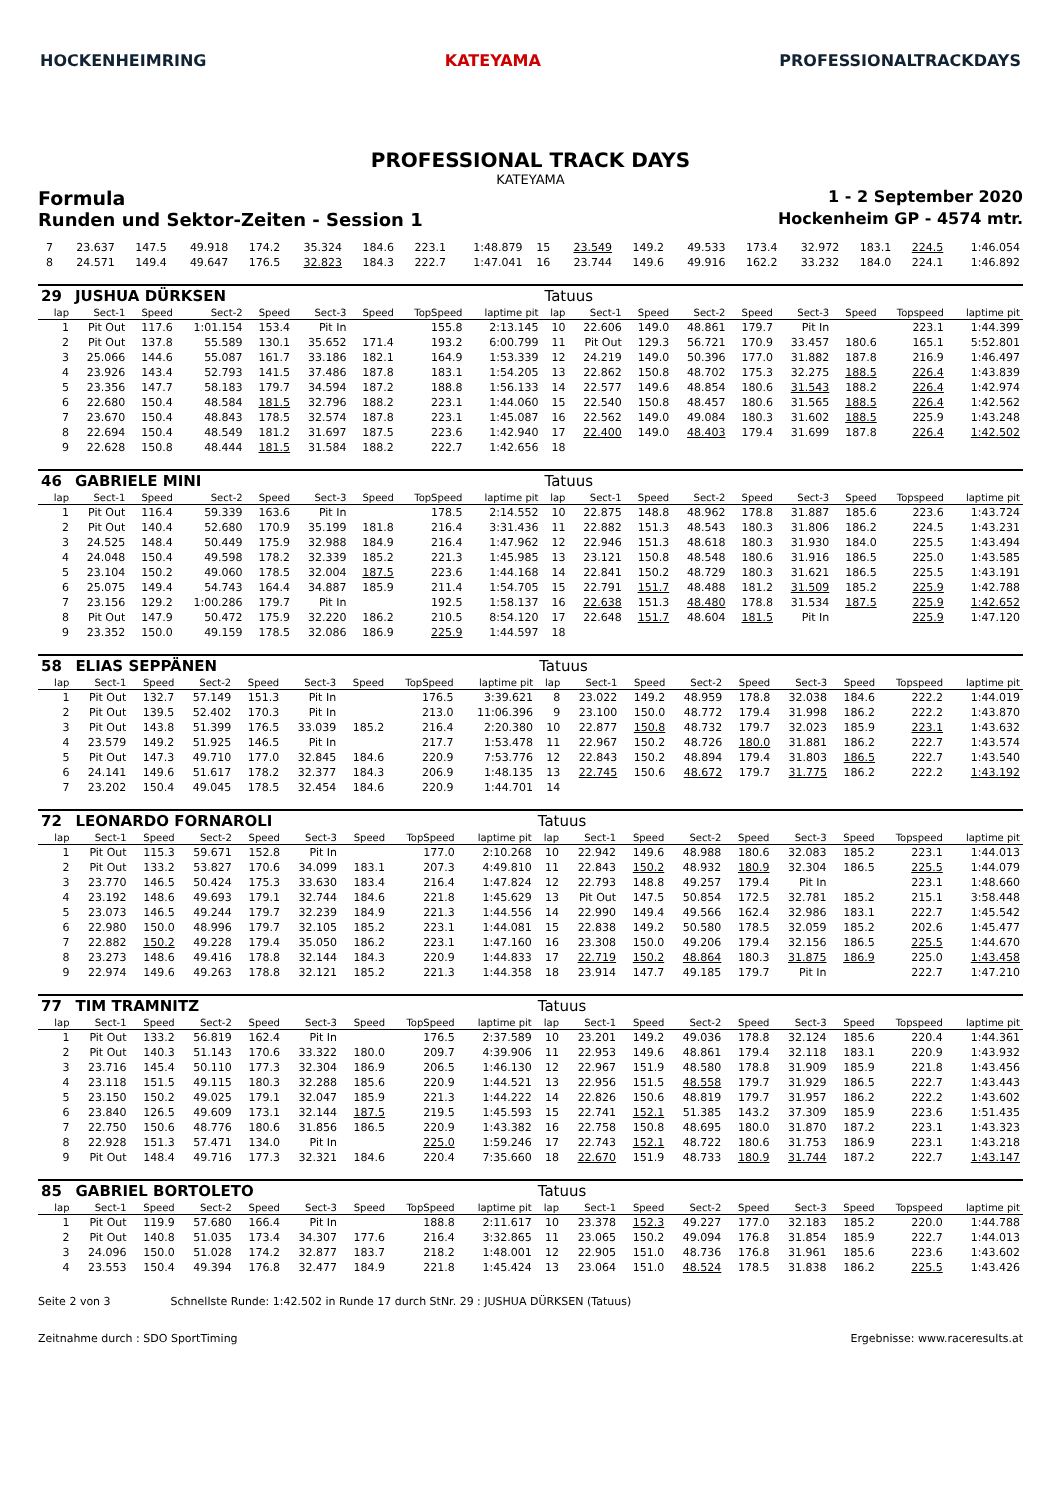HOCKENHEIMRING KATEYAMA PROFESSIONALTRACKDAYS
PROFESSIONAL TRACK DAYS
KATEYAMA
Formula 1 - 2 September 2020
Runden und Sektor-Zeiten - Session 1 Hockenheim GP - 4574 mtr.
| 7 | 23.637 | 147.5 | 49.918 | 174.2 | 35.324 | 184.6 | 223.1 | 1:48.879 | 15 | 23.549 | 149.2 | 49.533 | 173.4 | 32.972 | 183.1 | 224.5 | 1:46.054 |
| 8 | 24.571 | 149.4 | 49.647 | 176.5 | 32.823 | 184.3 | 222.7 | 1:47.041 | 16 | 23.744 | 149.6 | 49.916 | 162.2 | 33.232 | 184.0 | 224.1 | 1:46.892 |
| 29 | JUSHUA DÜRKSEN | | | | | | | | Tatuus | | | | | | | | |
| lap | Sect-1 | Speed | Sect-2 | Speed | Sect-3 | Speed | TopSpeed | laptime pit | lap | Sect-1 | Speed | Sect-2 | Speed | Sect-3 | Speed | Topspeed | laptime pit |
| 1 | Pit Out | 117.6 | 1:01.154 | 153.4 | Pit In | | 155.8 | 2:13.145 | 10 | 22.606 | 149.0 | 48.861 | 179.7 | Pit In | | 223.1 | 1:44.399 |
| 2 | Pit Out | 137.8 | 55.589 | 130.1 | 35.652 | 171.4 | 193.2 | 6:00.799 | 11 | Pit Out | 129.3 | 56.721 | 170.9 | 33.457 | 180.6 | 165.1 | 5:52.801 |
| 3 | 25.066 | 144.6 | 55.087 | 161.7 | 33.186 | 182.1 | 164.9 | 1:53.339 | 12 | 24.219 | 149.0 | 50.396 | 177.0 | 31.882 | 187.8 | 216.9 | 1:46.497 |
| 4 | 23.926 | 143.4 | 52.793 | 141.5 | 37.486 | 187.8 | 183.1 | 1:54.205 | 13 | 22.862 | 150.8 | 48.702 | 175.3 | 32.275 | 188.5 | 226.4 | 1:43.839 |
| 5 | 23.356 | 147.7 | 58.183 | 179.7 | 34.594 | 187.2 | 188.8 | 1:56.133 | 14 | 22.577 | 149.6 | 48.854 | 180.6 | 31.543 | 188.2 | 226.4 | 1:42.974 |
| 6 | 22.680 | 150.4 | 48.584 | 181.5 | 32.796 | 188.2 | 223.1 | 1:44.060 | 15 | 22.540 | 150.8 | 48.457 | 180.6 | 31.565 | 188.5 | 226.4 | 1:42.562 |
| 7 | 23.670 | 150.4 | 48.843 | 178.5 | 32.574 | 187.8 | 223.1 | 1:45.087 | 16 | 22.562 | 149.0 | 49.084 | 180.3 | 31.602 | 188.5 | 225.9 | 1:43.248 |
| 8 | 22.694 | 150.4 | 48.549 | 181.2 | 31.697 | 187.5 | 223.6 | 1:42.940 | 17 | 22.400 | 149.0 | 48.403 | 179.4 | 31.699 | 187.8 | 226.4 | 1:42.502 |
| 9 | 22.628 | 150.8 | 48.444 | 181.5 | 31.584 | 188.2 | 222.7 | 1:42.656 | 18 | | | | | | | | |
| 46 | GABRIELE MINI | | | | | | | | Tatuus | | | | | | | | |
| lap | Sect-1 | Speed | Sect-2 | Speed | Sect-3 | Speed | TopSpeed | laptime pit | lap | Sect-1 | Speed | Sect-2 | Speed | Sect-3 | Speed | Topspeed | laptime pit |
| 1 | Pit Out | 116.4 | 59.339 | 163.6 | Pit In | | 178.5 | 2:14.552 | 10 | 22.875 | 148.8 | 48.962 | 178.8 | 31.887 | 185.6 | 223.6 | 1:43.724 |
| 2 | Pit Out | 140.4 | 52.680 | 170.9 | 35.199 | 181.8 | 216.4 | 3:31.436 | 11 | 22.882 | 151.3 | 48.543 | 180.3 | 31.806 | 186.2 | 224.5 | 1:43.231 |
| 3 | 24.525 | 148.4 | 50.449 | 175.9 | 32.988 | 184.9 | 216.4 | 1:47.962 | 12 | 22.946 | 151.3 | 48.618 | 180.3 | 31.930 | 184.0 | 225.5 | 1:43.494 |
| 4 | 24.048 | 150.4 | 49.598 | 178.2 | 32.339 | 185.2 | 221.3 | 1:45.985 | 13 | 23.121 | 150.8 | 48.548 | 180.6 | 31.916 | 186.5 | 225.0 | 1:43.585 |
| 5 | 23.104 | 150.2 | 49.060 | 178.5 | 32.004 | 187.5 | 223.6 | 1:44.168 | 14 | 22.841 | 150.2 | 48.729 | 180.3 | 31.621 | 186.5 | 225.5 | 1:43.191 |
| 6 | 25.075 | 149.4 | 54.743 | 164.4 | 34.887 | 185.9 | 211.4 | 1:54.705 | 15 | 22.791 | 151.7 | 48.488 | 181.2 | 31.509 | 185.2 | 225.9 | 1:42.788 |
| 7 | 23.156 | 129.2 | 1:00.286 | 179.7 | Pit In | | 192.5 | 1:58.137 | 16 | 22.638 | 151.3 | 48.480 | 178.8 | 31.534 | 187.5 | 225.9 | 1:42.652 |
| 8 | Pit Out | 147.9 | 50.472 | 175.9 | 32.220 | 186.2 | 210.5 | 8:54.120 | 17 | 22.648 | 151.7 | 48.604 | 181.5 | Pit In | | 225.9 | 1:47.120 |
| 9 | 23.352 | 150.0 | 49.159 | 178.5 | 32.086 | 186.9 | 225.9 | 1:44.597 | 18 | | | | | | | | |
| 58 | ELIAS SEPPÄNEN | | | | | | | | Tatuus | | | | | | | | |
| lap | Sect-1 | Speed | Sect-2 | Speed | Sect-3 | Speed | TopSpeed | laptime pit | lap | Sect-1 | Speed | Sect-2 | Speed | Sect-3 | Speed | Topspeed | laptime pit |
| 1 | Pit Out | 132.7 | 57.149 | 151.3 | Pit In | | 176.5 | 3:39.621 | 8 | 23.022 | 149.2 | 48.959 | 178.8 | 32.038 | 184.6 | 222.2 | 1:44.019 |
| 2 | Pit Out | 139.5 | 52.402 | 170.3 | Pit In | | 213.0 | 11:06.396 | 9 | 23.100 | 150.0 | 48.772 | 179.4 | 31.998 | 186.2 | 222.2 | 1:43.870 |
| 3 | Pit Out | 143.8 | 51.399 | 176.5 | 33.039 | 185.2 | 216.4 | 2:20.380 | 10 | 22.877 | 150.8 | 48.732 | 179.7 | 32.023 | 185.9 | 223.1 | 1:43.632 |
| 4 | 23.579 | 149.2 | 51.925 | 146.5 | Pit In | | 217.7 | 1:53.478 | 11 | 22.967 | 150.2 | 48.726 | 180.0 | 31.881 | 186.2 | 222.7 | 1:43.574 |
| 5 | Pit Out | 147.3 | 49.710 | 177.0 | 32.845 | 184.6 | 220.9 | 7:53.776 | 12 | 22.843 | 150.2 | 48.894 | 179.4 | 31.803 | 186.5 | 222.7 | 1:43.540 |
| 6 | 24.141 | 149.6 | 51.617 | 178.2 | 32.377 | 184.3 | 206.9 | 1:48.135 | 13 | 22.745 | 150.6 | 48.672 | 179.7 | 31.775 | 186.2 | 222.2 | 1:43.192 |
| 7 | 23.202 | 150.4 | 49.045 | 178.5 | 32.454 | 184.6 | 220.9 | 1:44.701 | 14 | | | | | | | | |
| 72 | LEONARDO FORNAROLI | | | | | | | | Tatuus | | | | | | | | |
| lap | Sect-1 | Speed | Sect-2 | Speed | Sect-3 | Speed | TopSpeed | laptime pit | lap | Sect-1 | Speed | Sect-2 | Speed | Sect-3 | Speed | Topspeed | laptime pit |
| 1 | Pit Out | 115.3 | 59.671 | 152.8 | Pit In | | 177.0 | 2:10.268 | 10 | 22.942 | 149.6 | 48.988 | 180.6 | 32.083 | 185.2 | 223.1 | 1:44.013 |
| 2 | Pit Out | 133.2 | 53.827 | 170.6 | 34.099 | 183.1 | 207.3 | 4:49.810 | 11 | 22.843 | 150.2 | 48.932 | 180.9 | 32.304 | 186.5 | 225.5 | 1:44.079 |
| 3 | 23.770 | 146.5 | 50.424 | 175.3 | 33.630 | 183.4 | 216.4 | 1:47.824 | 12 | 22.793 | 148.8 | 49.257 | 179.4 | Pit In | | 223.1 | 1:48.660 |
| 4 | 23.192 | 148.6 | 49.693 | 179.1 | 32.744 | 184.6 | 221.8 | 1:45.629 | 13 | Pit Out | 147.5 | 50.854 | 172.5 | 32.781 | 185.2 | 215.1 | 3:58.448 |
| 5 | 23.073 | 146.5 | 49.244 | 179.7 | 32.239 | 184.9 | 221.3 | 1:44.556 | 14 | 22.990 | 149.4 | 49.566 | 162.4 | 32.986 | 183.1 | 222.7 | 1:45.542 |
| 6 | 22.980 | 150.0 | 48.996 | 179.7 | 32.105 | 185.2 | 223.1 | 1:44.081 | 15 | 22.838 | 149.2 | 50.580 | 178.5 | 32.059 | 185.2 | 202.6 | 1:45.477 |
| 7 | 22.882 | 150.2 | 49.228 | 179.4 | 35.050 | 186.2 | 223.1 | 1:47.160 | 16 | 23.308 | 150.0 | 49.206 | 179.4 | 32.156 | 186.5 | 225.5 | 1:44.670 |
| 8 | 23.273 | 148.6 | 49.416 | 178.8 | 32.144 | 184.3 | 220.9 | 1:44.833 | 17 | 22.719 | 150.2 | 48.864 | 180.3 | 31.875 | 186.9 | 225.0 | 1:43.458 |
| 9 | 22.974 | 149.6 | 49.263 | 178.8 | 32.121 | 185.2 | 221.3 | 1:44.358 | 18 | 23.914 | 147.7 | 49.185 | 179.7 | Pit In | | 222.7 | 1:47.210 |
| 77 | TIM TRAMNITZ | | | | | | | | Tatuus | | | | | | | | |
| lap | Sect-1 | Speed | Sect-2 | Speed | Sect-3 | Speed | TopSpeed | laptime pit | lap | Sect-1 | Speed | Sect-2 | Speed | Sect-3 | Speed | Topspeed | laptime pit |
| 1 | Pit Out | 133.2 | 56.819 | 162.4 | Pit In | | 176.5 | 2:37.589 | 10 | 23.201 | 149.2 | 49.036 | 178.8 | 32.124 | 185.6 | 220.4 | 1:44.361 |
| 2 | Pit Out | 140.3 | 51.143 | 170.6 | 33.322 | 180.0 | 209.7 | 4:39.906 | 11 | 22.953 | 149.6 | 48.861 | 179.4 | 32.118 | 183.1 | 220.9 | 1:43.932 |
| 3 | 23.716 | 145.4 | 50.110 | 177.3 | 32.304 | 186.9 | 206.5 | 1:46.130 | 12 | 22.967 | 151.9 | 48.580 | 178.8 | 31.909 | 185.9 | 221.8 | 1:43.456 |
| 4 | 23.118 | 151.5 | 49.115 | 180.3 | 32.288 | 185.6 | 220.9 | 1:44.521 | 13 | 22.956 | 151.5 | 48.558 | 179.7 | 31.929 | 186.5 | 222.7 | 1:43.443 |
| 5 | 23.150 | 150.2 | 49.025 | 179.1 | 32.047 | 185.9 | 221.3 | 1:44.222 | 14 | 22.826 | 150.6 | 48.819 | 179.7 | 31.957 | 186.2 | 222.2 | 1:43.602 |
| 6 | 23.840 | 126.5 | 49.609 | 173.1 | 32.144 | 187.5 | 219.5 | 1:45.593 | 15 | 22.741 | 152.1 | 51.385 | 143.2 | 37.309 | 185.9 | 223.6 | 1:51.435 |
| 7 | 22.750 | 150.6 | 48.776 | 180.6 | 31.856 | 186.5 | 220.9 | 1:43.382 | 16 | 22.758 | 150.8 | 48.695 | 180.0 | 31.870 | 187.2 | 223.1 | 1:43.323 |
| 8 | 22.928 | 151.3 | 57.471 | 134.0 | Pit In | | 225.0 | 1:59.246 | 17 | 22.743 | 152.1 | 48.722 | 180.6 | 31.753 | 186.9 | 223.1 | 1:43.218 |
| 9 | Pit Out | 148.4 | 49.716 | 177.3 | 32.321 | 184.6 | 220.4 | 7:35.660 | 18 | 22.670 | 151.9 | 48.733 | 180.9 | 31.744 | 187.2 | 222.7 | 1:43.147 |
| 85 | GABRIEL BORTOLETO | | | | | | | | Tatuus | | | | | | | | |
| lap | Sect-1 | Speed | Sect-2 | Speed | Sect-3 | Speed | TopSpeed | laptime pit | lap | Sect-1 | Speed | Sect-2 | Speed | Sect-3 | Speed | Topspeed | laptime pit |
| 1 | Pit Out | 119.9 | 57.680 | 166.4 | Pit In | | 188.8 | 2:11.617 | 10 | 23.378 | 152.3 | 49.227 | 177.0 | 32.183 | 185.2 | 220.0 | 1:44.788 |
| 2 | Pit Out | 140.8 | 51.035 | 173.4 | 34.307 | 177.6 | 216.4 | 3:32.865 | 11 | 23.065 | 150.2 | 49.094 | 176.8 | 31.854 | 185.9 | 222.7 | 1:44.013 |
| 3 | 24.096 | 150.0 | 51.028 | 174.2 | 32.877 | 183.7 | 218.2 | 1:48.001 | 12 | 22.905 | 151.0 | 48.736 | 176.8 | 31.961 | 185.6 | 223.6 | 1:43.602 |
| 4 | 23.553 | 150.4 | 49.394 | 176.8 | 32.477 | 184.9 | 221.8 | 1:45.424 | 13 | 23.064 | 151.0 | 48.524 | 178.5 | 31.838 | 186.2 | 225.5 | 1:43.426 |
Seite 2 von 3 Schnellste Runde: 1:42.502 in Runde 17 durch StNr. 29 : JUSHUA DÜRKSEN (Tatuus)
Zeitnahme durch : SDO SportTiming Ergebnisse: www.raceresults.at